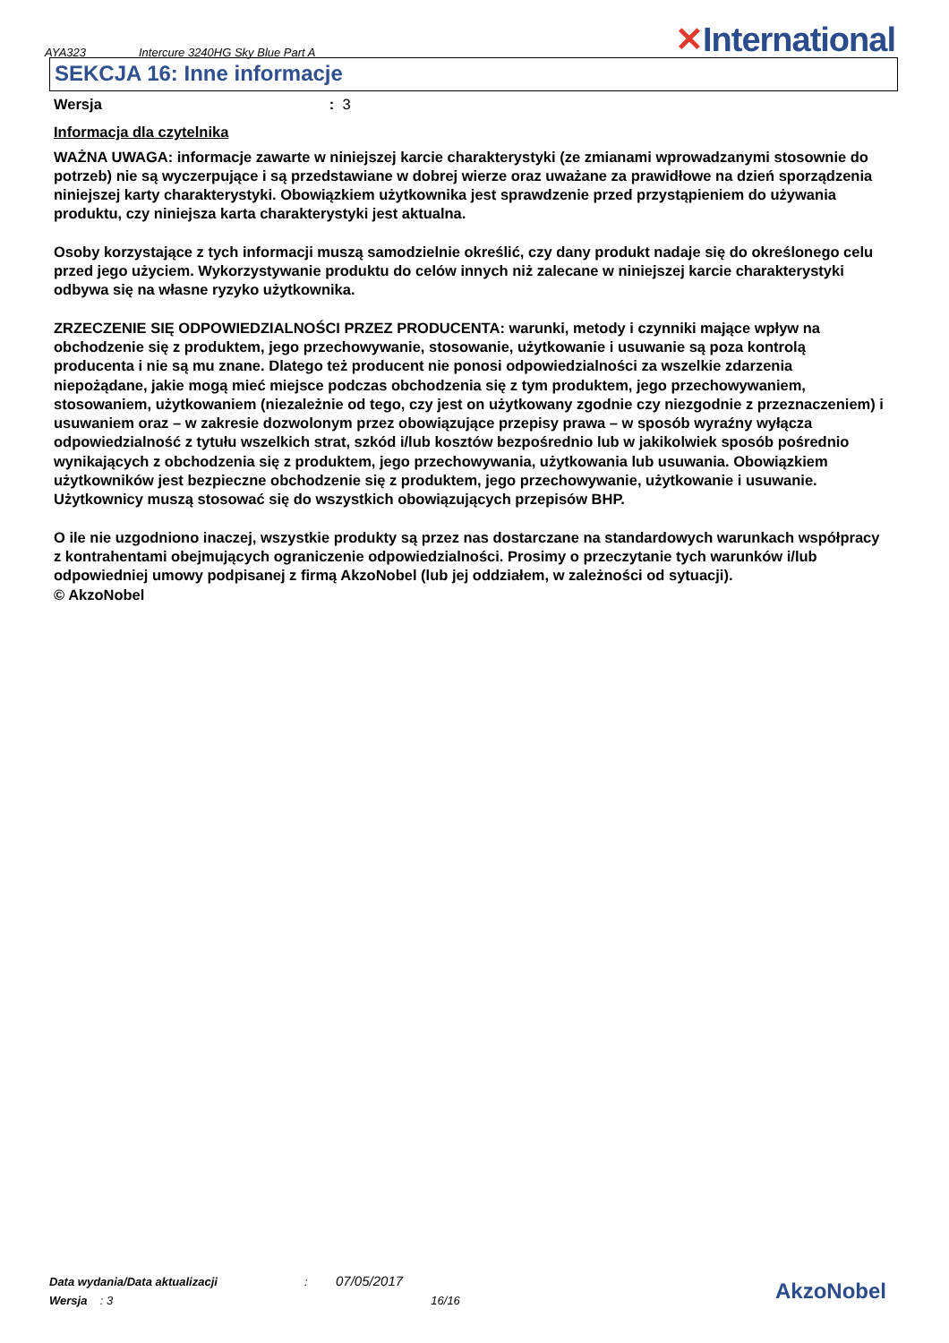AYA323 Intercure 3240HG Sky Blue Part A ✕International
SEKCJA 16: Inne informacje
Wersja : 3
Informacja dla czytelnika
WAŻNA UWAGA: informacje zawarte w niniejszej karcie charakterystyki (ze zmianami wprowadzanymi stosownie do potrzeb) nie są wyczerpujące i są przedstawiane w dobrej wierze oraz uważane za prawidłowe na dzień sporządzenia niniejszej karty charakterystyki. Obowiązkiem użytkownika jest sprawdzenie przed przystąpieniem do używania produktu, czy niniejsza karta charakterystyki jest aktualna.
Osoby korzystające z tych informacji muszą samodzielnie określić, czy dany produkt nadaje się do określonego celu przed jego użyciem. Wykorzystywanie produktu do celów innych niż zalecane w niniejszej karcie charakterystyki odbywa się na własne ryzyko użytkownika.
ZRZECZENIE SIĘ ODPOWIEDZIALNOŚCI PRZEZ PRODUCENTA: warunki, metody i czynniki mające wpływ na obchodzenie się z produktem, jego przechowywanie, stosowanie, użytkowanie i usuwanie są poza kontrolą producenta i nie są mu znane. Dlatego też producent nie ponosi odpowiedzialności za wszelkie zdarzenia niepożądane, jakie mogą mieć miejsce podczas obchodzenia się z tym produktem, jego przechowywaniem, stosowaniem, użytkowaniem (niezależnie od tego, czy jest on użytkowany zgodnie czy niezgodnie z przeznaczeniem) i usuwaniem oraz – w zakresie dozwolonym przez obowiązujące przepisy prawa – w sposób wyraźny wyłącza odpowiedzialność z tytułu wszelkich strat, szkód i/lub kosztów bezpośrednio lub w jakikolwiek sposób pośrednio wynikających z obchodzenia się z produktem, jego przechowywania, użytkowania lub usuwania. Obowiązkiem użytkowników jest bezpieczne obchodzenie się z produktem, jego przechowywanie, użytkowanie i usuwanie. Użytkownicy muszą stosować się do wszystkich obowiązujących przepisów BHP.
O ile nie uzgodniono inaczej, wszystkie produkty są przez nas dostarczane na standardowych warunkach współpracy z kontrahentami obejmujących ograniczenie odpowiedzialności. Prosimy o przeczytanie tych warunków i/lub odpowiedniej umowy podpisanej z firmą AkzoNobel (lub jej oddziałem, w zależności od sytuacji).
© AkzoNobel
Data wydania/Data aktualizacji: 07/05/2017
Wersja : 3 16/16
AkzoNobel